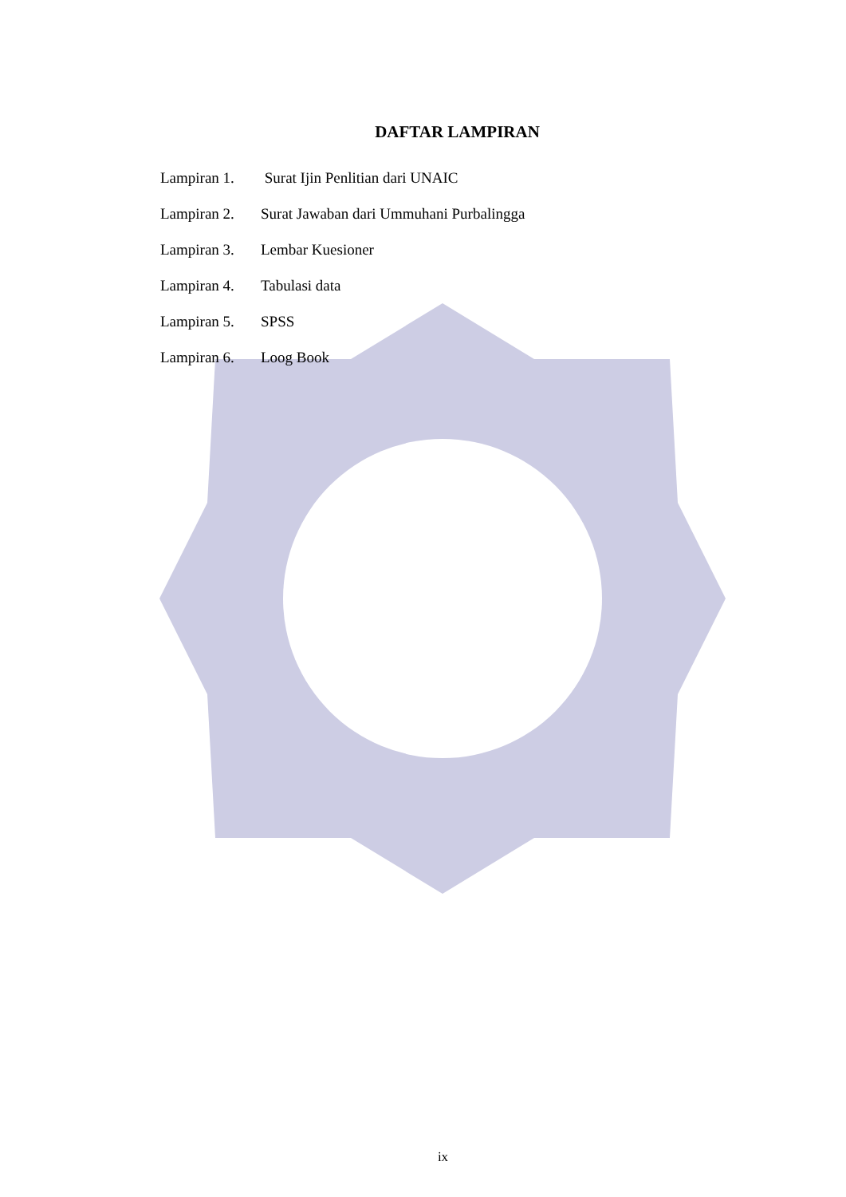DAFTAR LAMPIRAN
Lampiran 1. Surat Ijin Penlitian dari UNAIC
Lampiran 2. Surat Jawaban dari Ummuhani Purbalingga
Lampiran 3. Lembar Kuesioner
Lampiran 4. Tabulasi data
Lampiran 5. SPSS
Lampiran 6. Loog Book
ix